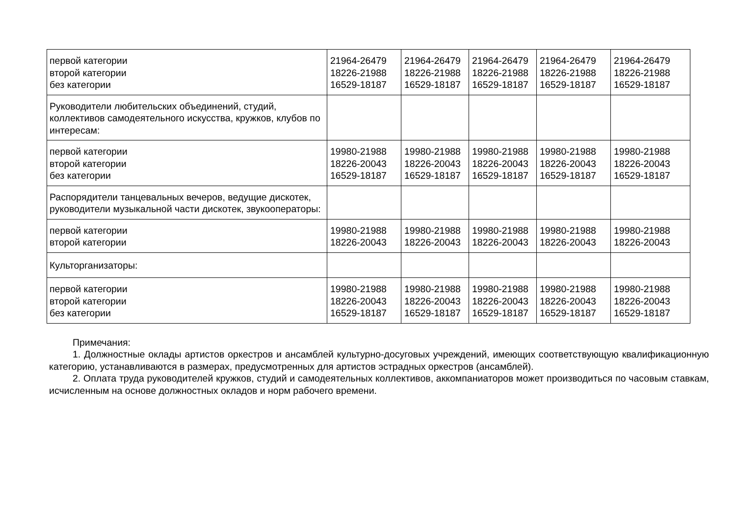| первой категории второй категории без категории | 21964-26479 18226-21988 16529-18187 | 21964-26479 18226-21988 16529-18187 | 21964-26479 18226-21988 16529-18187 | 21964-26479 18226-21988 16529-18187 | 21964-26479 18226-21988 16529-18187 |
| Руководители любительских объединений, студий, коллективов самодеятельного искусства, кружков, клубов по интересам: | | | | | |
| первой категории второй категории без категории | 19980-21988 18226-20043 16529-18187 | 19980-21988 18226-20043 16529-18187 | 19980-21988 18226-20043 16529-18187 | 19980-21988 18226-20043 16529-18187 | 19980-21988 18226-20043 16529-18187 |
| Распорядители танцевальных вечеров, ведущие дискотек, руководители музыкальной части дискотек, звукооператоры: | | | | | |
| первой категории второй категории | 19980-21988 18226-20043 | 19980-21988 18226-20043 | 19980-21988 18226-20043 | 19980-21988 18226-20043 | 19980-21988 18226-20043 |
| Культорганизаторы: | | | | | |
| первой категории второй категории без категории | 19980-21988 18226-20043 16529-18187 | 19980-21988 18226-20043 16529-18187 | 19980-21988 18226-20043 16529-18187 | 19980-21988 18226-20043 16529-18187 | 19980-21988 18226-20043 16529-18187 |
Примечания:
1. Должностные оклады артистов оркестров и ансамблей культурно-досуговых учреждений, имеющих соответствующую квалификационную категорию, устанавливаются в размерах, предусмотренных для артистов эстрадных оркестров (ансамблей).
2. Оплата труда руководителей кружков, студий и самодеятельных коллективов, аккомпаниаторов может производиться по часовым ставкам, исчисленным на основе должностных окладов и норм рабочего времени.